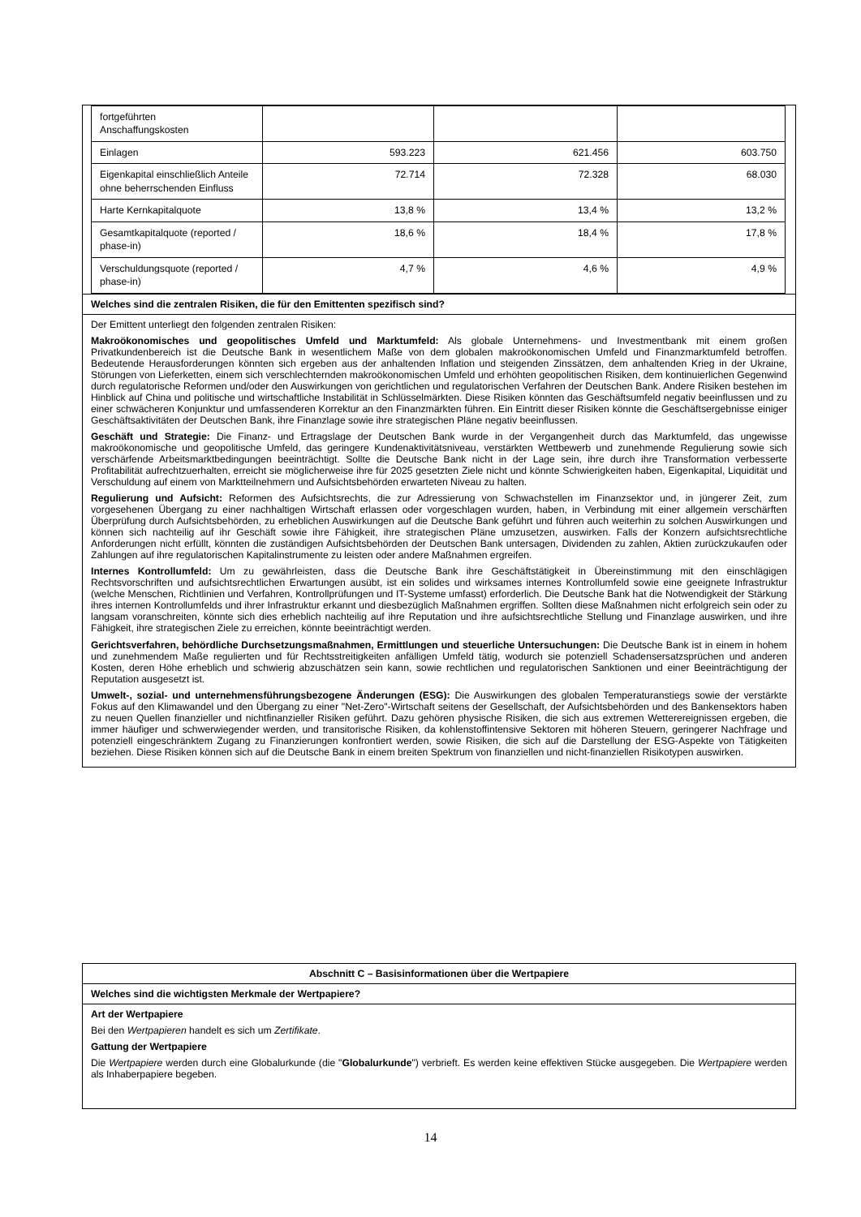| fortgeführten Anschaffungskosten | | | |
| Einlagen | 593.223 | 621.456 | 603.750 |
| Eigenkapital einschließlich Anteile ohne beherrschenden Einfluss | 72.714 | 72.328 | 68.030 |
| Harte Kernkapitalquote | 13,8 % | 13,4 % | 13,2 % |
| Gesamtkapitalquote (reported / phase-in) | 18,6 % | 18,4 % | 17,8 % |
| Verschuldungsquote (reported / phase-in) | 4,7 % | 4,6 % | 4,9 % |
Welches sind die zentralen Risiken, die für den Emittenten spezifisch sind?
Der Emittent unterliegt den folgenden zentralen Risiken:
Makroökonomisches und geopolitisches Umfeld und Marktumfeld: Als globale Unternehmens- und Investmentbank mit einem großen Privatkundenbereich ist die Deutsche Bank in wesentlichem Maße von dem globalen makroökonomischen Umfeld und Finanzmarktumfeld betroffen. Bedeutende Herausforderungen könnten sich ergeben aus der anhaltenden Inflation und steigenden Zinssätzen, dem anhaltenden Krieg in der Ukraine, Störungen von Lieferketten, einem sich verschlechternden makroökonomischen Umfeld und erhöhten geopolitischen Risiken, dem kontinuierlichen Gegenwind durch regulatorische Reformen und/oder den Auswirkungen von gerichtlichen und regulatorischen Verfahren der Deutschen Bank. Andere Risiken bestehen im Hinblick auf China und politische und wirtschaftliche Instabilität in Schlüsselmärkten. Diese Risiken könnten das Geschäftsumfeld negativ beeinflussen und zu einer schwächeren Konjunktur und umfassenderen Korrektur an den Finanzmärkten führen. Ein Eintritt dieser Risiken könnte die Geschäftsergebnisse einiger Geschäftsaktivitäten der Deutschen Bank, ihre Finanzlage sowie ihre strategischen Pläne negativ beeinflussen.
Geschäft und Strategie: Die Finanz- und Ertragslage der Deutschen Bank wurde in der Vergangenheit durch das Marktumfeld, das ungewisse makroökonomische und geopolitische Umfeld, das geringere Kundenaktivitätsniveau, verstärkten Wettbewerb und zunehmende Regulierung sowie sich verschärfende Arbeitsmarktbedingungen beeinträchtigt. Sollte die Deutsche Bank nicht in der Lage sein, ihre durch ihre Transformation verbesserte Profitabilität aufrechtzuerhalten, erreicht sie möglicherweise ihre für 2025 gesetzten Ziele nicht und könnte Schwierigkeiten haben, Eigenkapital, Liquidität und Verschuldung auf einem von Marktteilnehmern und Aufsichtsbehörden erwarteten Niveau zu halten.
Regulierung und Aufsicht: Reformen des Aufsichtsrechts, die zur Adressierung von Schwachstellen im Finanzsektor und, in jüngerer Zeit, zum vorgesehenen Übergang zu einer nachhaltigen Wirtschaft erlassen oder vorgeschlagen wurden, haben, in Verbindung mit einer allgemein verschärften Überprüfung durch Aufsichtsbehörden, zu erheblichen Auswirkungen auf die Deutsche Bank geführt und führen auch weiterhin zu solchen Auswirkungen und können sich nachteilig auf ihr Geschäft sowie ihre Fähigkeit, ihre strategischen Pläne umzusetzen, auswirken. Falls der Konzern aufsichtsrechtliche Anforderungen nicht erfüllt, könnten die zuständigen Aufsichtsbehörden der Deutschen Bank untersagen, Dividenden zu zahlen, Aktien zurückzukaufen oder Zahlungen auf ihre regulatorischen Kapitalinstrumente zu leisten oder andere Maßnahmen ergreifen.
Internes Kontrollumfeld: Um zu gewährleisten, dass die Deutsche Bank ihre Geschäftstätigkeit in Übereinstimmung mit den einschlägigen Rechtsvorschriften und aufsichtsrechtlichen Erwartungen ausübt, ist ein solides und wirksames internes Kontrollumfeld sowie eine geeignete Infrastruktur (welche Menschen, Richtlinien und Verfahren, Kontrollprüfungen und IT-Systeme umfasst) erforderlich. Die Deutsche Bank hat die Notwendigkeit der Stärkung ihres internen Kontrollumfelds und ihrer Infrastruktur erkannt und diesbezüglich Maßnahmen ergriffen. Sollten diese Maßnahmen nicht erfolgreich sein oder zu langsam voranschreiten, könnte sich dies erheblich nachteilig auf ihre Reputation und ihre aufsichtsrechtliche Stellung und Finanzlage auswirken, und ihre Fähigkeit, ihre strategischen Ziele zu erreichen, könnte beeinträchtigt werden.
Gerichtsverfahren, behördliche Durchsetzungsmaßnahmen, Ermittlungen und steuerliche Untersuchungen: Die Deutsche Bank ist in einem in hohem und zunehmendem Maße regulierten und für Rechtsstreitigkeiten anfälligen Umfeld tätig, wodurch sie potenziell Schadensersatzsprüchen und anderen Kosten, deren Höhe erheblich und schwierig abzuschätzen sein kann, sowie rechtlichen und regulatorischen Sanktionen und einer Beeinträchtigung der Reputation ausgesetzt ist.
Umwelt-, sozial- und unternehmensführungsbezogene Änderungen (ESG): Die Auswirkungen des globalen Temperaturanstiegs sowie der verstärkte Fokus auf den Klimawandel und den Übergang zu einer "Net-Zero"-Wirtschaft seitens der Gesellschaft, der Aufsichtsbehörden und des Bankensektors haben zu neuen Quellen finanzieller und nichtfinanzieller Risiken geführt. Dazu gehören physische Risiken, die sich aus extremen Wetterereignissen ergeben, die immer häufiger und schwerwiegender werden, und transitorische Risiken, da kohlenstoffintensive Sektoren mit höheren Steuern, geringerer Nachfrage und potenziell eingeschränktem Zugang zu Finanzierungen konfrontiert werden, sowie Risiken, die sich auf die Darstellung der ESG-Aspekte von Tätigkeiten beziehen. Diese Risiken können sich auf die Deutsche Bank in einem breiten Spektrum von finanziellen und nicht-finanziellen Risikotypen auswirken.
Abschnitt C – Basisinformationen über die Wertpapiere
Welches sind die wichtigsten Merkmale der Wertpapiere?
Art der Wertpapiere
Bei den Wertpapieren handelt es sich um Zertifikate.
Gattung der Wertpapiere
Die Wertpapiere werden durch eine Globalurkunde (die "Globalurkunde") verbrieft. Es werden keine effektiven Stücke ausgegeben. Die Wertpapiere werden als Inhaberpapiere begeben.
14